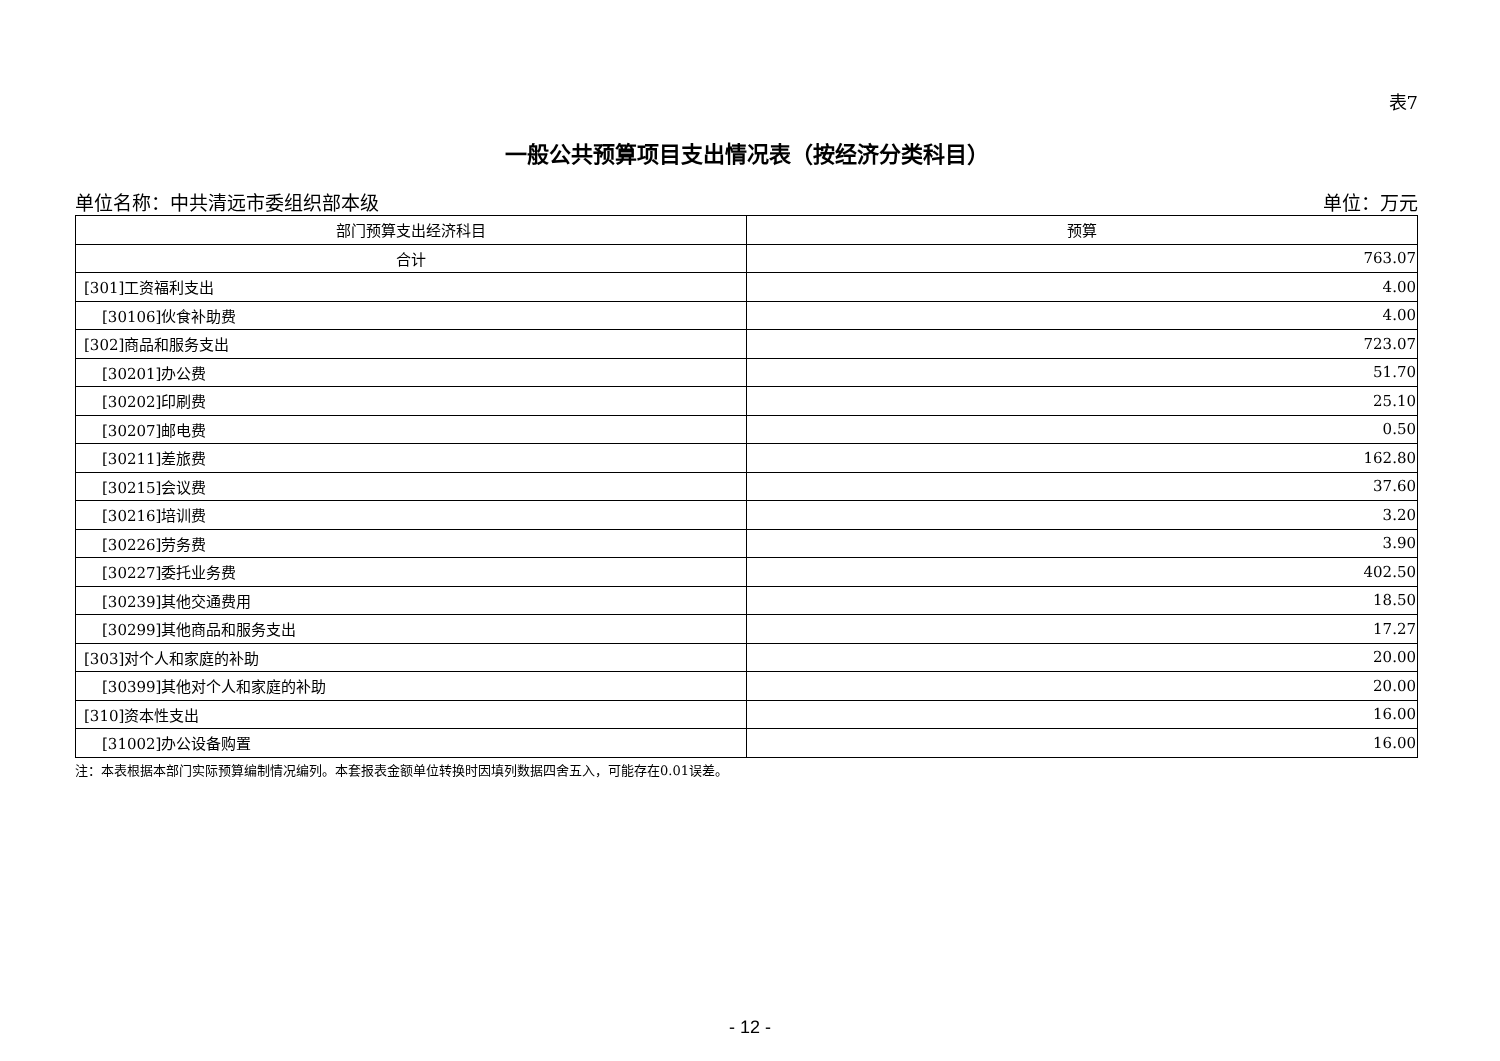表7
一般公共预算项目支出情况表（按经济分类科目）
单位名称：中共清远市委组织部本级 单位：万元
| 部门预算支出经济科目 | 预算 |
| --- | --- |
| 合计 | 763.07 |
| [301]工资福利支出 | 4.00 |
| [30106]伙食补助费 | 4.00 |
| [302]商品和服务支出 | 723.07 |
| [30201]办公费 | 51.70 |
| [30202]印刷费 | 25.10 |
| [30207]邮电费 | 0.50 |
| [30211]差旅费 | 162.80 |
| [30215]会议费 | 37.60 |
| [30216]培训费 | 3.20 |
| [30226]劳务费 | 3.90 |
| [30227]委托业务费 | 402.50 |
| [30239]其他交通费用 | 18.50 |
| [30299]其他商品和服务支出 | 17.27 |
| [303]对个人和家庭的补助 | 20.00 |
| [30399]其他对个人和家庭的补助 | 20.00 |
| [310]资本性支出 | 16.00 |
| [31002]办公设备购置 | 16.00 |
注：本表根据本部门实际预算编制情况编列。本套报表金额单位转换时因填列数据四舍五入，可能存在0.01误差。
- 12 -